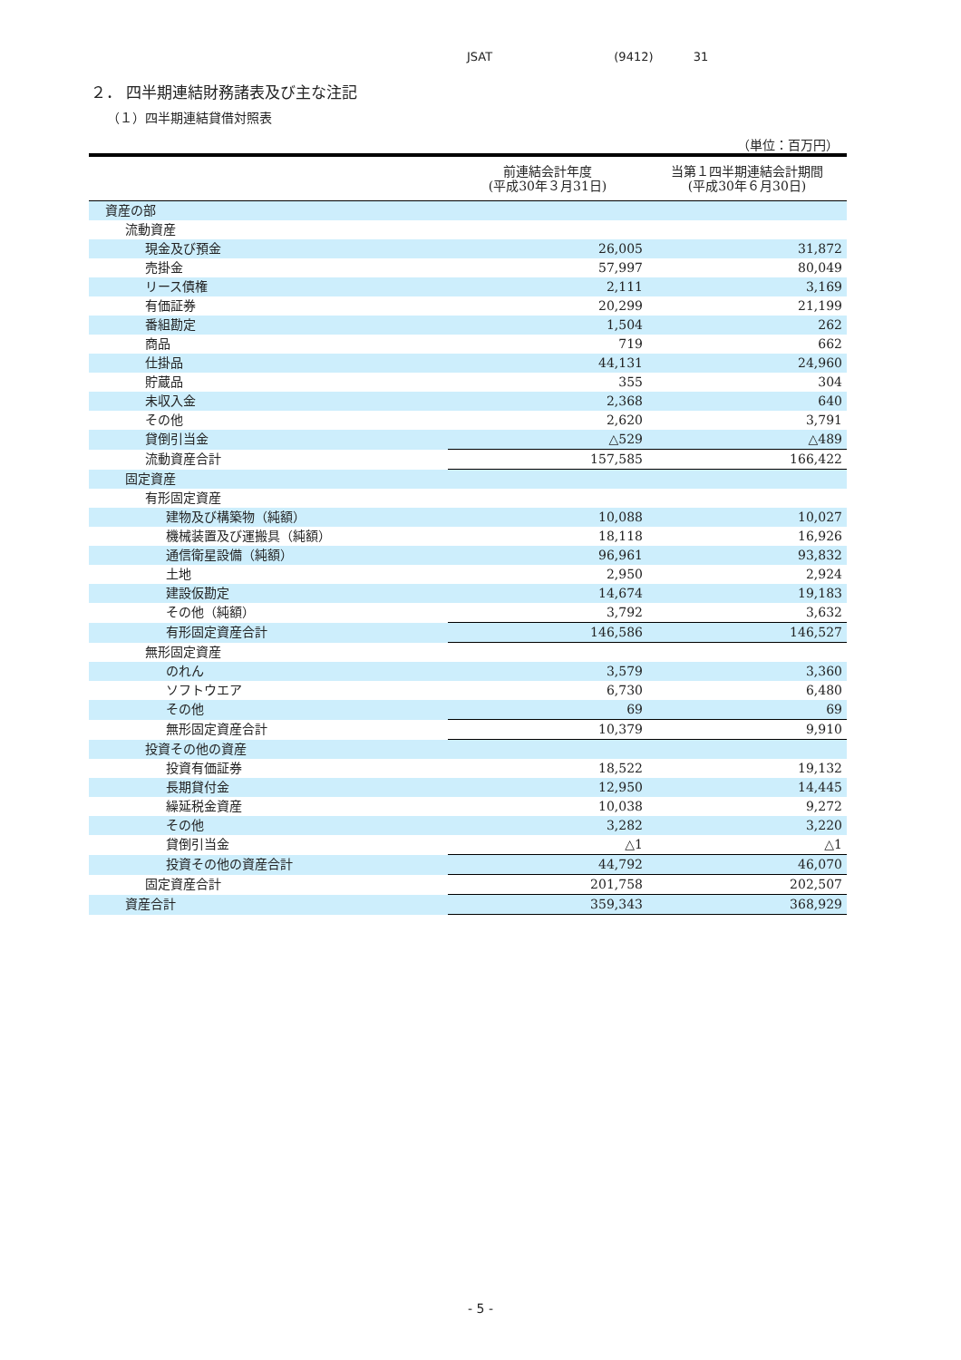JSAT (9412) 31
２． 四半期連結財務諸表及び主な注記
（１）四半期連結貸借対照表
（単位：百万円）
| | 前連結会計年度 (平成30年３月31日) | 当第１四半期連結会計期間 (平成30年６月30日) |
| --- | --- | --- |
| 資産の部 | | |
| 流動資産 | | |
| 現金及び預金 | 26,005 | 31,872 |
| 売掛金 | 57,997 | 80,049 |
| リース債権 | 2,111 | 3,169 |
| 有価証券 | 20,299 | 21,199 |
| 番組勘定 | 1,504 | 262 |
| 商品 | 719 | 662 |
| 仕掛品 | 44,131 | 24,960 |
| 貯蔵品 | 355 | 304 |
| 未収入金 | 2,368 | 640 |
| その他 | 2,620 | 3,791 |
| 貸倒引当金 | △529 | △489 |
| 流動資産合計 | 157,585 | 166,422 |
| 固定資産 | | |
| 有形固定資産 | | |
| 建物及び構築物（純額） | 10,088 | 10,027 |
| 機械装置及び運搬具（純額） | 18,118 | 16,926 |
| 通信衛星設備（純額） | 96,961 | 93,832 |
| 土地 | 2,950 | 2,924 |
| 建設仮勘定 | 14,674 | 19,183 |
| その他（純額） | 3,792 | 3,632 |
| 有形固定資産合計 | 146,586 | 146,527 |
| 無形固定資産 | | |
| のれん | 3,579 | 3,360 |
| ソフトウエア | 6,730 | 6,480 |
| その他 | 69 | 69 |
| 無形固定資産合計 | 10,379 | 9,910 |
| 投資その他の資産 | | |
| 投資有価証券 | 18,522 | 19,132 |
| 長期貸付金 | 12,950 | 14,445 |
| 繰延税金資産 | 10,038 | 9,272 |
| その他 | 3,282 | 3,220 |
| 貸倒引当金 | △1 | △1 |
| 投資その他の資産合計 | 44,792 | 46,070 |
| 固定資産合計 | 201,758 | 202,507 |
| 資産合計 | 359,343 | 368,929 |
- 5 -